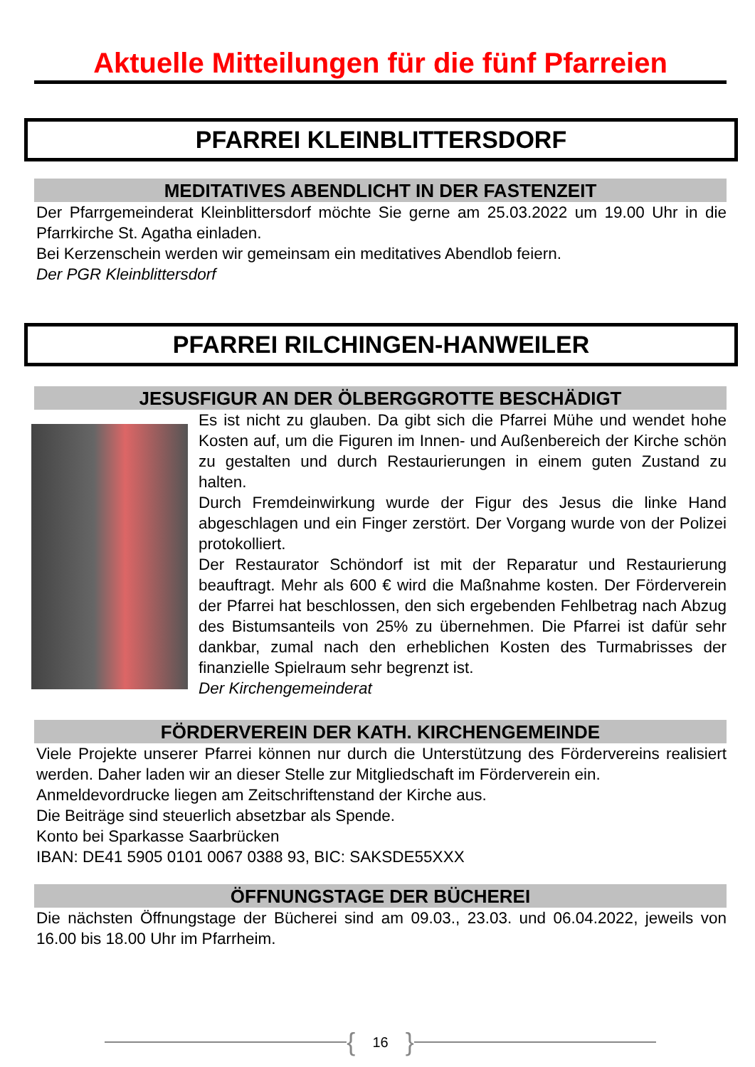Aktuelle Mitteilungen für die fünf Pfarreien
PFARREI KLEINBLITTERSDORF
MEDITATIVES ABENDLICHT IN DER FASTENZEIT
Der Pfarrgemeinderat Kleinblittersdorf möchte Sie gerne am 25.03.2022 um 19.00 Uhr in die Pfarrkirche St. Agatha einladen.
Bei Kerzenschein werden wir gemeinsam ein meditatives Abendlob feiern.
Der PGR Kleinblittersdorf
PFARREI RILCHINGEN-HANWEILER
JESUSFIGUR AN DER ÖLBERGGROTTE BESCHÄDIGT
Es ist nicht zu glauben. Da gibt sich die Pfarrei Mühe und wendet hohe Kosten auf, um die Figuren im Innen- und Außenbereich der Kirche schön zu gestalten und durch Restaurierungen in einem guten Zustand zu halten.
Durch Fremdeinwirkung wurde der Figur des Jesus die linke Hand abgeschlagen und ein Finger zerstört. Der Vorgang wurde von der Polizei protokolliert.
Der Restaurator Schöndorf ist mit der Reparatur und Restaurierung beauftragt. Mehr als 600 € wird die Maßnahme kosten. Der Förderverein der Pfarrei hat beschlossen, den sich ergebenden Fehlbetrag nach Abzug des Bistumsanteils von 25% zu übernehmen. Die Pfarrei ist dafür sehr dankbar, zumal nach den erheblichen Kosten des Turmabrisses der finanzielle Spielraum sehr begrenzt ist.
Der Kirchengemeinderat
FÖRDERVEREIN DER KATH. KIRCHENGEMEINDE
Viele Projekte unserer Pfarrei können nur durch die Unterstützung des Fördervereins realisiert werden. Daher laden wir an dieser Stelle zur Mitgliedschaft im Förderverein ein.
Anmeldevordrucke liegen am Zeitschriftenstand der Kirche aus.
Die Beiträge sind steuerlich absetzbar als Spende.
Konto bei Sparkasse Saarbrücken
IBAN: DE41 5905 0101 0067 0388 93, BIC: SAKSDE55XXX
ÖFFNUNGSTAGE DER BÜCHEREI
Die nächsten Öffnungstage der Bücherei sind am 09.03., 23.03. und 06.04.2022, jeweils von 16.00 bis 18.00 Uhr im Pfarrheim.
{ 16 }